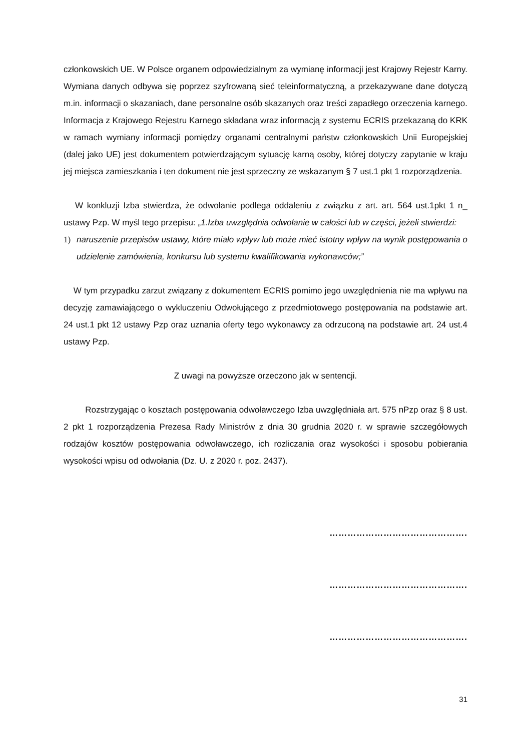członkowskich UE. W Polsce organem odpowiedzialnym za wymianę informacji jest Krajowy Rejestr Karny. Wymiana danych odbywa się poprzez szyfrowaną sieć teleinformatyczną, a przekazywane dane dotyczą m.in. informacji o skazaniach, dane personalne osób skazanych oraz treści zapadłego orzeczenia karnego. Informacja z Krajowego Rejestru Karnego składana wraz informacją z systemu ECRIS przekazaną do KRK w ramach wymiany informacji pomiędzy organami centralnymi państw członkowskich Unii Europejskiej (dalej jako UE) jest dokumentem potwierdzającym sytuację karną osoby, której dotyczy zapytanie w kraju jej miejsca zamieszkania i ten dokument nie jest sprzeczny ze wskazanym § 7 ust.1 pkt 1 rozporządzenia.
W konkluzji Izba stwierdza, że odwołanie podlega oddaleniu z związku z art. art. 564 ust.1pkt 1 n_ ustawy Pzp. W myśl tego przepisu: „1.Izba uwzględnia odwołanie w całości lub w części, jeżeli stwierdzi:
1) naruszenie przepisów ustawy, które miało wpływ lub może mieć istotny wpływ na wynik postępowania o udzielenie zamówienia, konkursu lub systemu kwalifikowania wykonawców;”
W tym przypadku zarzut związany z dokumentem ECRIS pomimo jego uwzględnienia nie ma wpływu na decyzję zamawiającego o wykluczeniu Odwołującego z przedmiotowego postępowania na podstawie art. 24 ust.1 pkt 12 ustawy Pzp oraz uznania oferty tego wykonawcy za odrzuconą na podstawie art. 24 ust.4 ustawy Pzp.
Z uwagi na powyższe orzeczono jak w sentencji.
Rozstrzygając o kosztach postępowania odwoławczego Izba uwzględniała art. 575 nPzp oraz § 8 ust. 2 pkt 1 rozporządzenia Prezesa Rady Ministrów z dnia 30 grudnia 2020 r. w sprawie szczegółowych rodzajów kosztów postępowania odwoławczego, ich rozliczania oraz wysokości i sposobu pobierania wysokości wpisu od odwołania (Dz. U. z 2020 r. poz. 2437).
……………………………………….
……………………………………….
……………………………………….
31